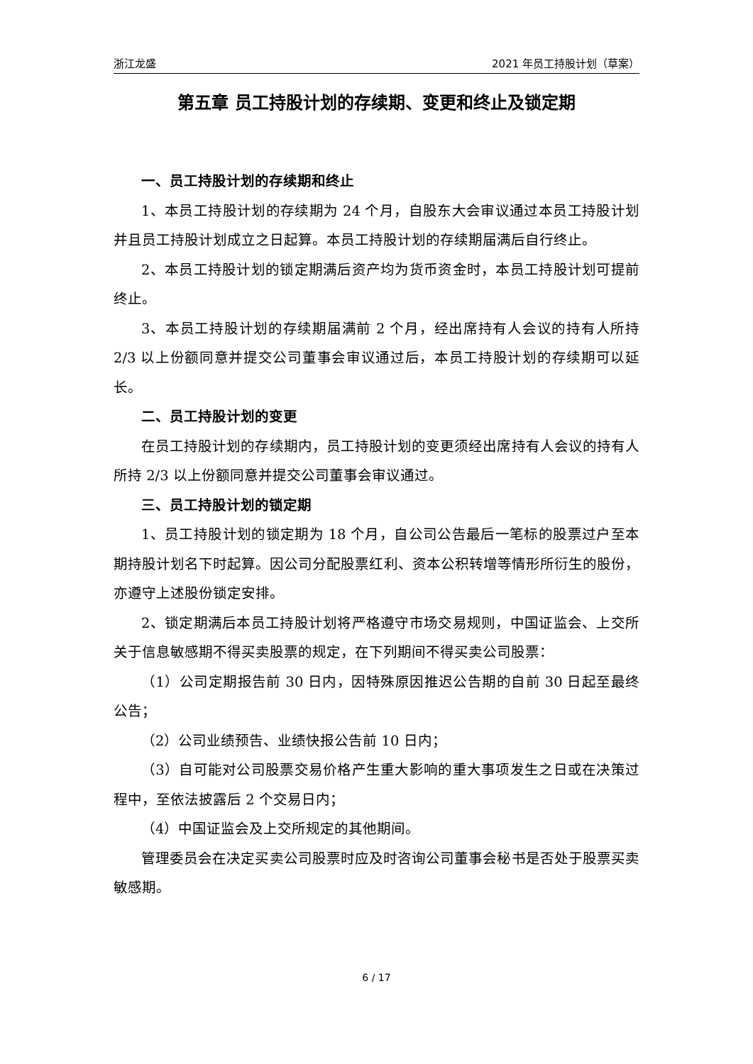浙江龙盛 2021 年员工持股计划（草案）
第五章 员工持股计划的存续期、变更和终止及锁定期
一、员工持股计划的存续期和终止
1、本员工持股计划的存续期为 24 个月，自股东大会审议通过本员工持股计划并且员工持股计划成立之日起算。本员工持股计划的存续期届满后自行终止。
2、本员工持股计划的锁定期满后资产均为货币资金时，本员工持股计划可提前终止。
3、本员工持股计划的存续期届满前 2 个月，经出席持有人会议的持有人所持 2/3 以上份额同意并提交公司董事会审议通过后，本员工持股计划的存续期可以延长。
二、员工持股计划的变更
在员工持股计划的存续期内，员工持股计划的变更须经出席持有人会议的持有人所持 2/3 以上份额同意并提交公司董事会审议通过。
三、员工持股计划的锁定期
1、员工持股计划的锁定期为 18 个月，自公司公告最后一笔标的股票过户至本期持股计划名下时起算。因公司分配股票红利、资本公积转增等情形所衍生的股份，亦遵守上述股份锁定安排。
2、锁定期满后本员工持股计划将严格遵守市场交易规则，中国证监会、上交所关于信息敏感期不得买卖股票的规定，在下列期间不得买卖公司股票：
（1）公司定期报告前 30 日内，因特殊原因推迟公告期的自前 30 日起至最终公告；
（2）公司业绩预告、业绩快报公告前 10 日内；
（3）自可能对公司股票交易价格产生重大影响的重大事项发生之日或在决策过程中，至依法披露后 2 个交易日内；
（4）中国证监会及上交所规定的其他期间。
管理委员会在决定买卖公司股票时应及时咨询公司董事会秘书是否处于股票买卖敏感期。
6 / 17